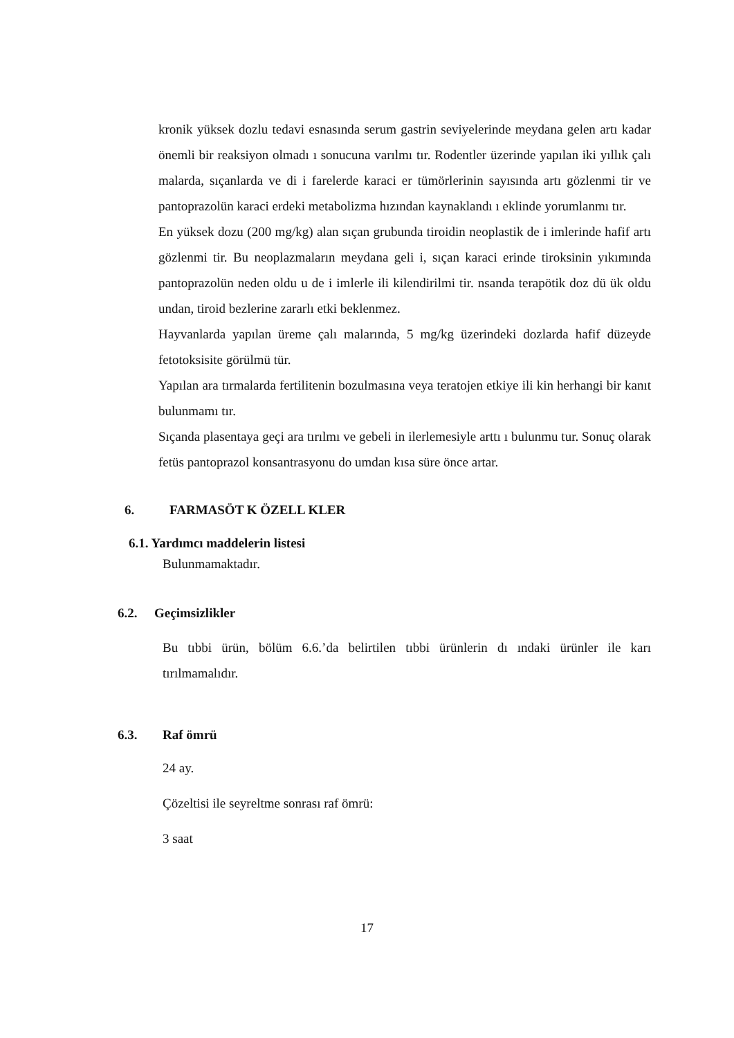kronik yüksek dozlu tedavi esnasında serum gastrin seviyelerinde meydana gelen artı kadar önemli bir reaksiyon olmadı ı sonucuna varılmı tır. Rodentler üzerinde yapılan iki yıllık çalı malarda, sıçanlarda ve di i farelerde karaci er tümörlerinin sayısında artı gözlenmi tir ve pantoprazolün karaci erdeki metabolizma hızından kaynaklandı ı eklinde yorumlanmı tır.
En yüksek dozu (200 mg/kg) alan sıçan grubunda tiroidin neoplastik de i imlerinde hafif artı gözlenmi tir. Bu neoplazmaların meydana geli i, sıçan karaci erinde tiroksinin yıkımında pantoprazolün neden oldu u de i imlerle ili kilendirilmi tir. nsanda terapötik doz dü ük oldu undan, tiroid bezlerine zararlı etki beklenmez.
Hayvanlarda yapılan üreme çalı malarında, 5 mg/kg üzerindeki dozlarda hafif düzeyde fetotoksisite görülmü tür.
Yapılan ara tırmalarda fertilitenin bozulmasına veya teratojen etkiye ili kin herhangi bir kanıt bulunmamı tır.
Sıçanda plasentaya geçi ara tırılmı ve gebeli in ilerlemesiyle arttı ı bulunmu tur. Sonuç olarak fetüs pantoprazol konsantrasyonu do umdan kısa süre önce artar.
6. FARMASÖT K ÖZELL KLER
6.1. Yardımcı maddelerin listesi
Bulunmamaktadır.
6.2. Geçimsizlikler
Bu tıbbi ürün, bölüm 6.6.’da belirtilen tıbbi ürünlerin dı ındaki ürünler ile karı tırılmamalıdır.
6.3. Raf ömrü
24 ay.
Çözeltisi ile seyreltme sonrası raf ömrü:
3 saat
17